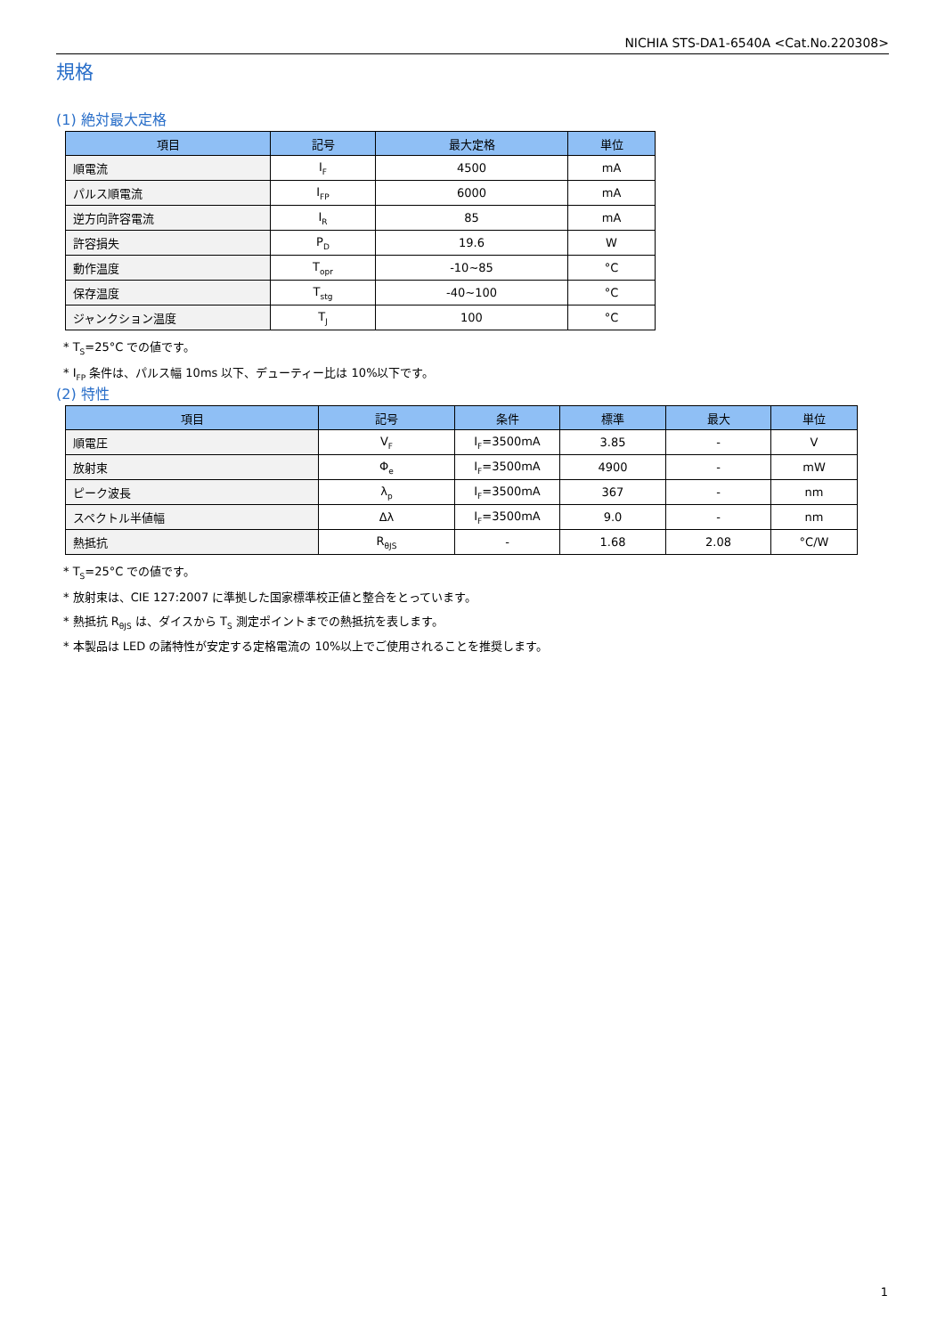NICHIA STS-DA1-6540A <Cat.No.220308>
規格
(1) 絶対最大定格
| 項目 | 記号 | 最大定格 | 単位 |
| --- | --- | --- | --- |
| 順電流 | I<sub>F</sub> | 4500 | mA |
| パルス順電流 | I<sub>FP</sub> | 6000 | mA |
| 逆方向許容電流 | I<sub>R</sub> | 85 | mA |
| 許容損失 | P<sub>D</sub> | 19.6 | W |
| 動作温度 | T<sub>opr</sub> | -10~85 | °C |
| 保存温度 | T<sub>stg</sub> | -40~100 | °C |
| ジャンクション温度 | T<sub>J</sub> | 100 | °C |
* T<sub>S</sub>=25°C での値です。
* I<sub>FP</sub> 条件は、パルス幅 10ms 以下、デューティー比は 10%以下です。
(2) 特性
| 項目 | 記号 | 条件 | 標準 | 最大 | 単位 |
| --- | --- | --- | --- | --- | --- |
| 順電圧 | V<sub>F</sub> | I<sub>F</sub>=3500mA | 3.85 | - | V |
| 放射束 | Φ<sub>e</sub> | I<sub>F</sub>=3500mA | 4900 | - | mW |
| ピーク波長 | λ<sub>p</sub> | I<sub>F</sub>=3500mA | 367 | - | nm |
| スペクトル半値幅 | Δλ | I<sub>F</sub>=3500mA | 9.0 | - | nm |
| 熱抵抗 | R<sub>θJS</sub> | - | 1.68 | 2.08 | °C/W |
* T<sub>S</sub>=25°C での値です。
* 放射束は、CIE 127:2007 に準拠した国家標準校正値と整合をとっています。
* 熱抵抗 R<sub>θJS</sub> は、ダイスから T<sub>S</sub> 測定ポイントまでの熱抵抗を表します。
* 本製品は LED の諸特性が安定する定格電流の 10%以上でご使用されることを推奨します。
1